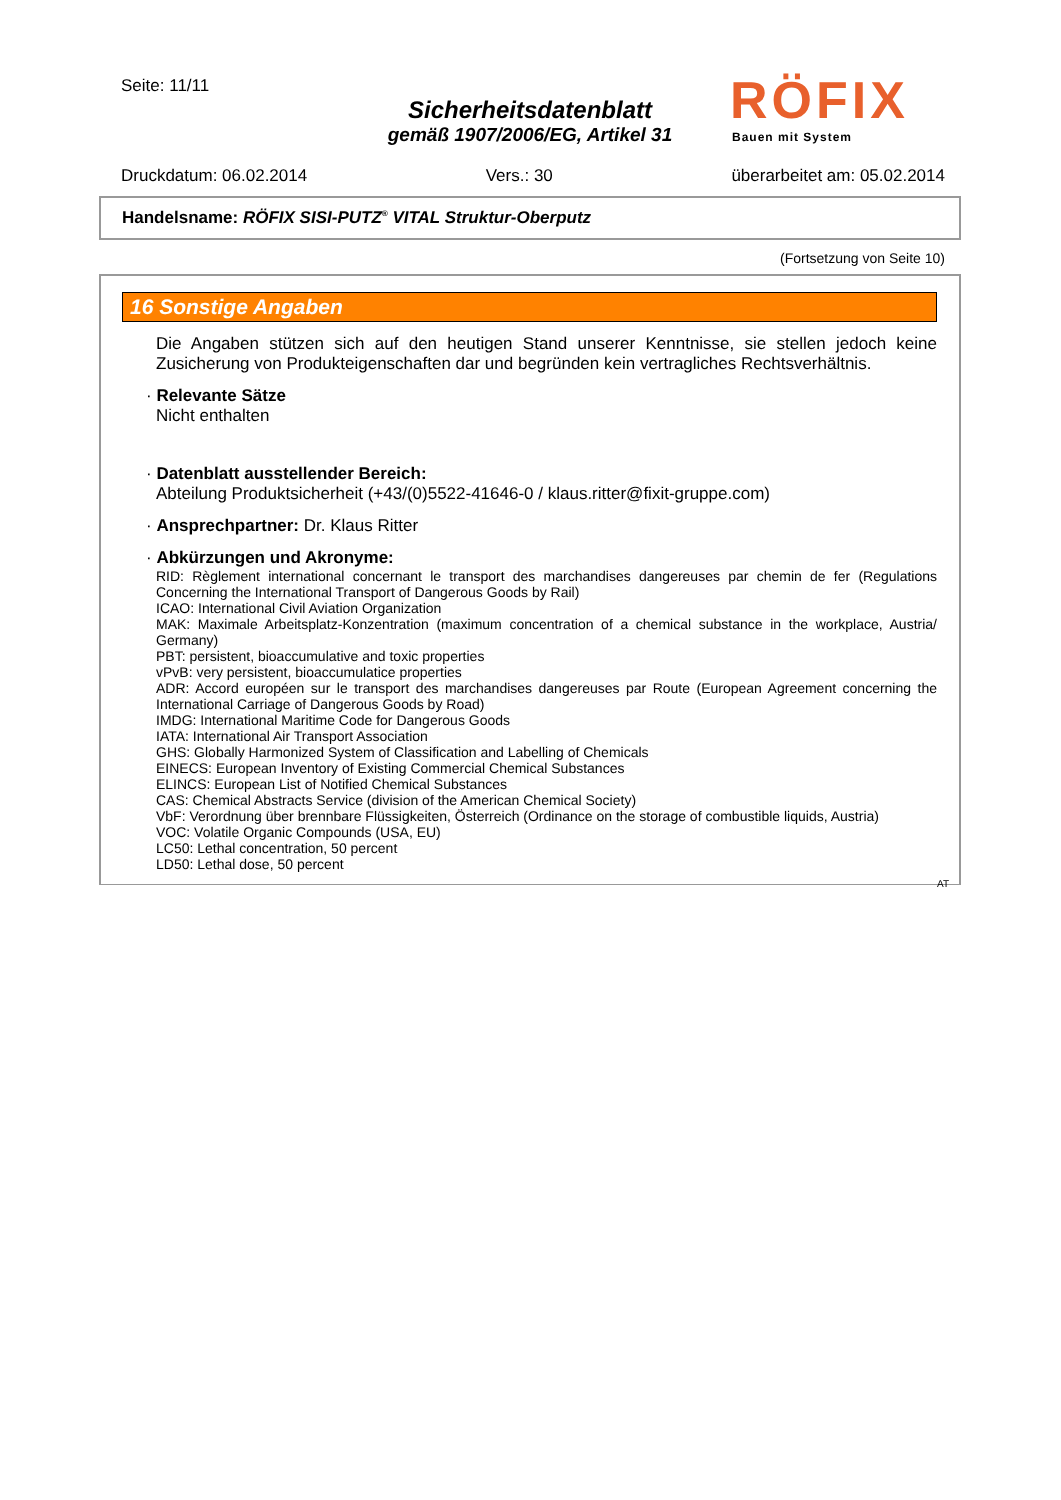Seite: 11/11
Sicherheitsdatenblatt
gemäß 1907/2006/EG, Artikel 31
RÖFIX
Bauen mit System
Druckdatum: 06.02.2014 Vers.: 30 überarbeitet am: 05.02.2014
Handelsname: RÖFIX SISI-PUTZ<sup>®</sup> VITAL Struktur-Oberputz
(Fortsetzung von Seite 10)
16 Sonstige Angaben
Die Angaben stützen sich auf den heutigen Stand unserer Kenntnisse, sie stellen jedoch keine Zusicherung von Produkteigenschaften dar und begründen kein vertragliches Rechtsverhältnis.
· Relevante Sätze
Nicht enthalten
· Datenblatt ausstellender Bereich:
Abteilung Produktsicherheit (+43/(0)5522-41646-0 / klaus.ritter@fixit-gruppe.com)
· Ansprechpartner: Dr. Klaus Ritter
· Abkürzungen und Akronyme:
RID: Règlement international concernant le transport des marchandises dangereuses par chemin de fer (Regulations Concerning the International Transport of Dangerous Goods by Rail)
ICAO: International Civil Aviation Organization
MAK: Maximale Arbeitsplatz-Konzentration (maximum concentration of a chemical substance in the workplace, Austria/ Germany)
PBT: persistent, bioaccumulative and toxic properties
vPvB: very persistent, bioaccumulatice properties
ADR: Accord européen sur le transport des marchandises dangereuses par Route (European Agreement concerning the International Carriage of Dangerous Goods by Road)
IMDG: International Maritime Code for Dangerous Goods
IATA: International Air Transport Association
GHS: Globally Harmonized System of Classification and Labelling of Chemicals
EINECS: European Inventory of Existing Commercial Chemical Substances
ELINCS: European List of Notified Chemical Substances
CAS: Chemical Abstracts Service (division of the American Chemical Society)
VbF: Verordnung über brennbare Flüssigkeiten, Österreich (Ordinance on the storage of combustible liquids, Austria)
VOC: Volatile Organic Compounds (USA, EU)
LC50: Lethal concentration, 50 percent
LD50: Lethal dose, 50 percent
AT